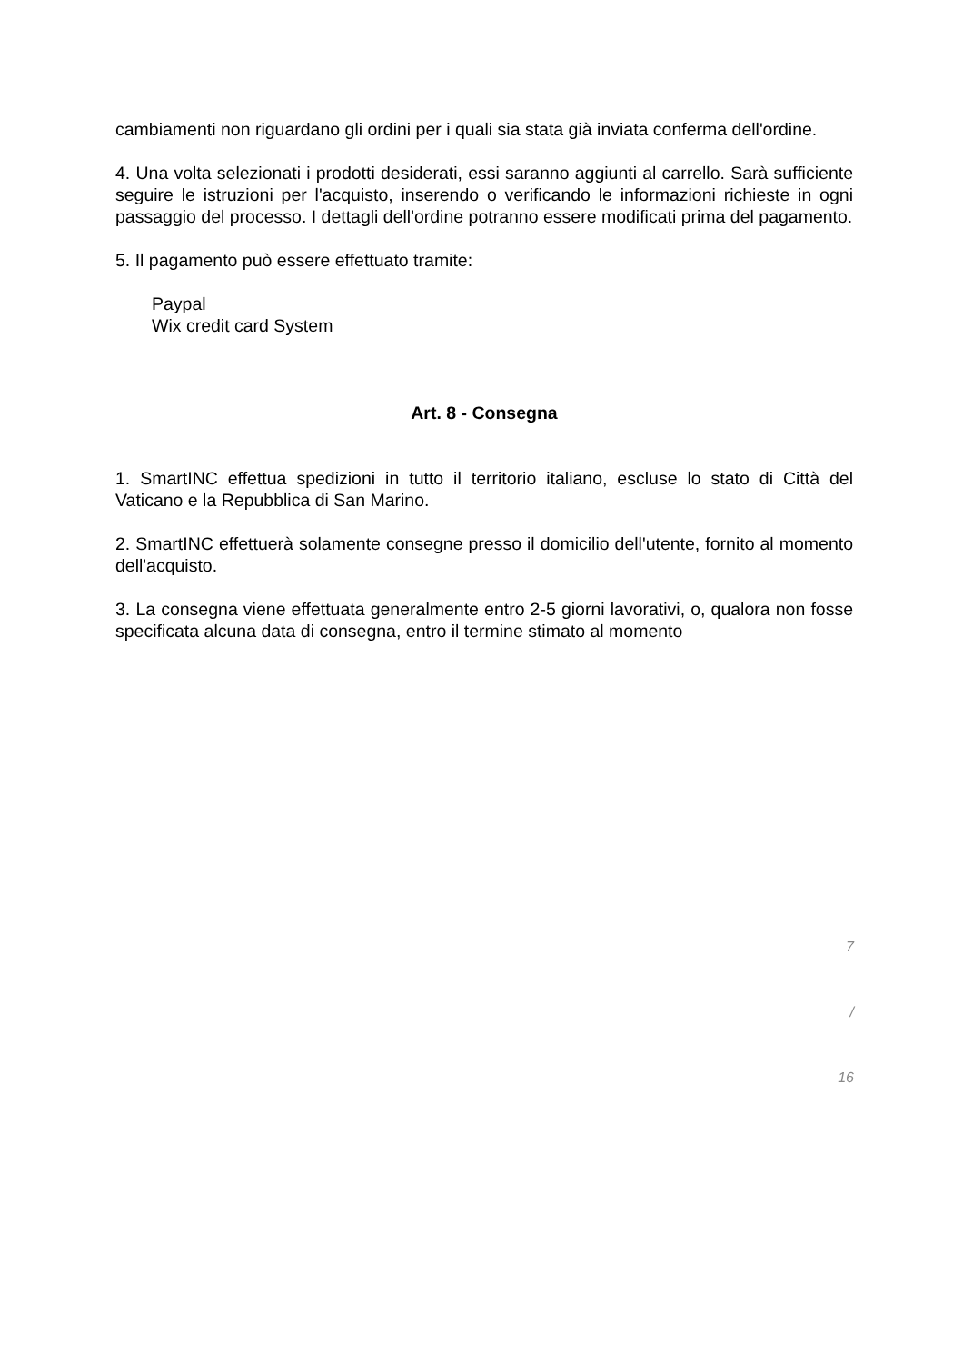cambiamenti non riguardano gli ordini per i quali sia stata già inviata conferma dell'ordine.
4. Una volta selezionati i prodotti desiderati, essi saranno aggiunti al carrello. Sarà sufficiente seguire le istruzioni per l'acquisto, inserendo o verificando le informazioni richieste in ogni passaggio del processo. I dettagli dell'ordine potranno essere modificati prima del pagamento.
5. Il pagamento può essere effettuato tramite:
Paypal
Wix credit card System
Art. 8 - Consegna
1. SmartINC effettua spedizioni in tutto il territorio italiano, escluse lo stato di Città del Vaticano e la Repubblica di San Marino.
2. SmartINC effettuerà solamente consegne presso il domicilio dell'utente, fornito al momento dell'acquisto.
3. La consegna viene effettuata generalmente entro 2-5 giorni lavorativi, o, qualora non fosse specificata alcuna data di consegna, entro il termine stimato al momento
7
/
16